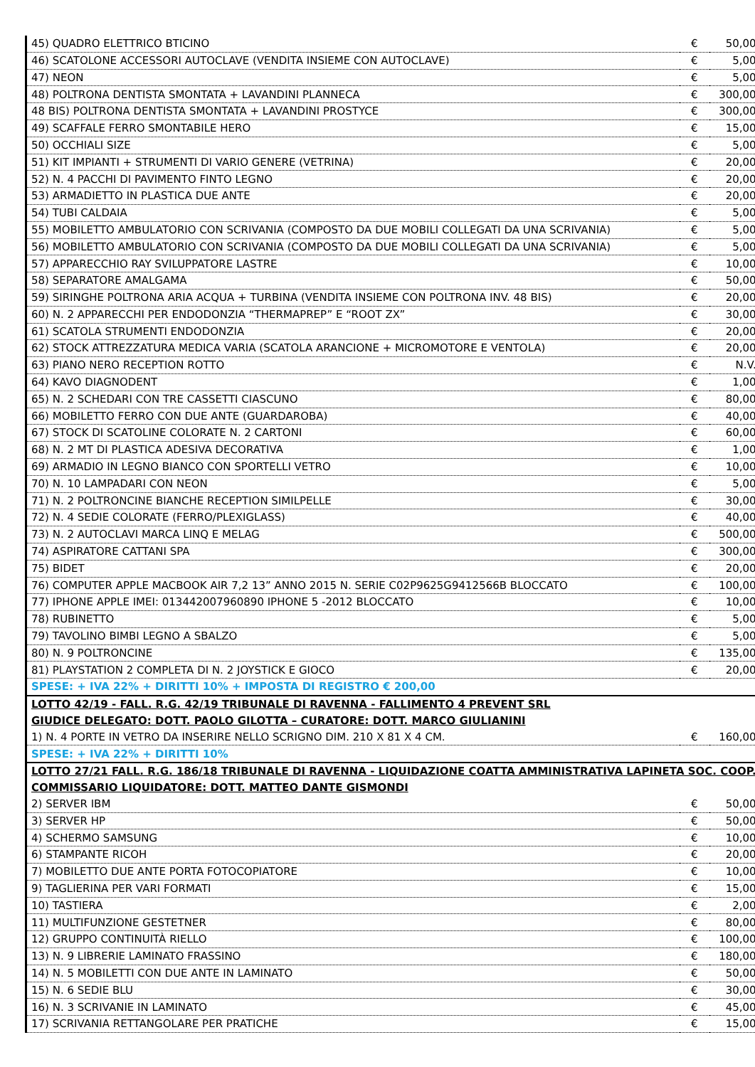| 45) QUADRO ELETTRICO BTICINO | € | 50,00 |
| 46) SCATOLONE ACCESSORI AUTOCLAVE (VENDITA INSIEME CON AUTOCLAVE) | € | 5,00 |
| 47) NEON | € | 5,00 |
| 48) POLTRONA DENTISTA SMONTATA + LAVANDINI PLANNECA | € | 300,00 |
| 48 BIS) POLTRONA DENTISTA SMONTATA + LAVANDINI PROSTYCE | € | 300,00 |
| 49) SCAFFALE FERRO SMONTABILE HERO | € | 15,00 |
| 50) OCCHIALI SIZE | € | 5,00 |
| 51) KIT IMPIANTI + STRUMENTI DI VARIO GENERE (VETRINA) | € | 20,00 |
| 52) N. 4 PACCHI DI PAVIMENTO FINTO LEGNO | € | 20,00 |
| 53) ARMADIETTO IN PLASTICA DUE ANTE | € | 20,00 |
| 54) TUBI CALDAIA | € | 5,00 |
| 55) MOBILETTO AMBULATORIO CON SCRIVANIA (COMPOSTO DA DUE MOBILI COLLEGATI DA UNA SCRIVANIA) | € | 5,00 |
| 56) MOBILETTO AMBULATORIO CON SCRIVANIA (COMPOSTO DA DUE MOBILI COLLEGATI DA UNA SCRIVANIA) | € | 5,00 |
| 57) APPARECCHIO RAY SVILUPPATORE LASTRE | € | 10,00 |
| 58) SEPARATORE AMALGAMA | € | 50,00 |
| 59) SIRINGHE POLTRONA ARIA ACQUA + TURBINA (VENDITA INSIEME CON POLTRONA INV. 48 BIS) | € | 20,00 |
| 60) N. 2 APPARECCHI PER ENDODONZIA “THERMAPREP” E “ROOT ZX” | € | 30,00 |
| 61) SCATOLA STRUMENTI ENDODONZIA | € | 20,00 |
| 62) STOCK ATTREZZATURA MEDICA VARIA (SCATOLA ARANCIONE + MICROMOTORE E VENTOLA) | € | 20,00 |
| 63) PIANO NERO RECEPTION ROTTO | € | N.V. |
| 64) KAVO DIAGNODENT | € | 1,00 |
| 65) N. 2 SCHEDARI CON TRE CASSETTI CIASCUNO | € | 80,00 |
| 66) MOBILETTO FERRO CON DUE ANTE (GUARDAROBA) | € | 40,00 |
| 67) STOCK DI SCATOLINE COLORATE N. 2 CARTONI | € | 60,00 |
| 68) N. 2 MT DI PLASTICA ADESIVA DECORATIVA | € | 1,00 |
| 69) ARMADIO IN LEGNO BIANCO CON SPORTELLI VETRO | € | 10,00 |
| 70) N. 10 LAMPADARI CON NEON | € | 5,00 |
| 71) N. 2 POLTRONCINE BIANCHE RECEPTION SIMILPELLE | € | 30,00 |
| 72) N. 4 SEDIE COLORATE (FERRO/PLEXIGLASS) | € | 40,00 |
| 73) N. 2 AUTOCLAVI MARCA LINQ E MELAG | € | 500,00 |
| 74) ASPIRATORE CATTANI SPA | € | 300,00 |
| 75) BIDET | € | 20,00 |
| 76) COMPUTER APPLE MACBOOK AIR 7,2 13” ANNO 2015 N. SERIE C02P9625G9412566B BLOCCATO | € | 100,00 |
| 77) IPHONE APPLE IMEI: 013442007960890 IPHONE 5 -2012 BLOCCATO | € | 10,00 |
| 78) RUBINETTO | € | 5,00 |
| 79) TAVOLINO BIMBI LEGNO A SBALZO | € | 5,00 |
| 80) N. 9 POLTRONCINE | € | 135,00 |
| 81) PLAYSTATION 2 COMPLETA DI N. 2 JOYSTICK E GIOCO | € | 20,00 |
| SPESE: + IVA 22% + DIRITTI 10% + IMPOSTA DI REGISTRO € 200,00 | | |
| LOTTO 42/19 - FALL. R.G. 42/19 TRIBUNALE DI RAVENNA - FALLIMENTO 4 PREVENT SRL | | |
| GIUDICE DELEGATO: DOTT. PAOLO GILOTTA – CURATORE: DOTT. MARCO GIULIANINI | | |
| 1) N. 4 PORTE IN VETRO DA INSERIRE NELLO SCRIGNO DIM. 210 X 81 X 4 CM. | € | 160,00 |
| SPESE: + IVA 22% + DIRITTI 10% | | |
| LOTTO 27/21 FALL. R.G. 186/18 TRIBUNALE DI RAVENNA - LIQUIDAZIONE COATTA AMMINISTRATIVA LAPINETA SOC. COOP. | | |
| COMMISSARIO LIQUIDATORE: DOTT. MATTEO DANTE GISMONDI | | |
| 2) SERVER IBM | € | 50,00 |
| 3) SERVER HP | € | 50,00 |
| 4) SCHERMO SAMSUNG | € | 10,00 |
| 6) STAMPANTE RICOH | € | 20,00 |
| 7) MOBILETTO DUE ANTE PORTA FOTOCOPIATORE | € | 10,00 |
| 9) TAGLIERINA PER VARI FORMATI | € | 15,00 |
| 10) TASTIERA | € | 2,00 |
| 11) MULTIFUNZIONE GESTETNER | € | 80,00 |
| 12) GRUPPO CONTINUITÀ RIELLO | € | 100,00 |
| 13) N. 9 LIBRERIE LAMINATO FRASSINO | € | 180,00 |
| 14) N. 5 MOBILETTI CON DUE ANTE IN LAMINATO | € | 50,00 |
| 15) N. 6 SEDIE BLU | € | 30,00 |
| 16) N. 3 SCRIVANIE IN LAMINATO | € | 45,00 |
| 17) SCRIVANIA RETTANGOLARE PER PRATICHE | € | 15,00 |